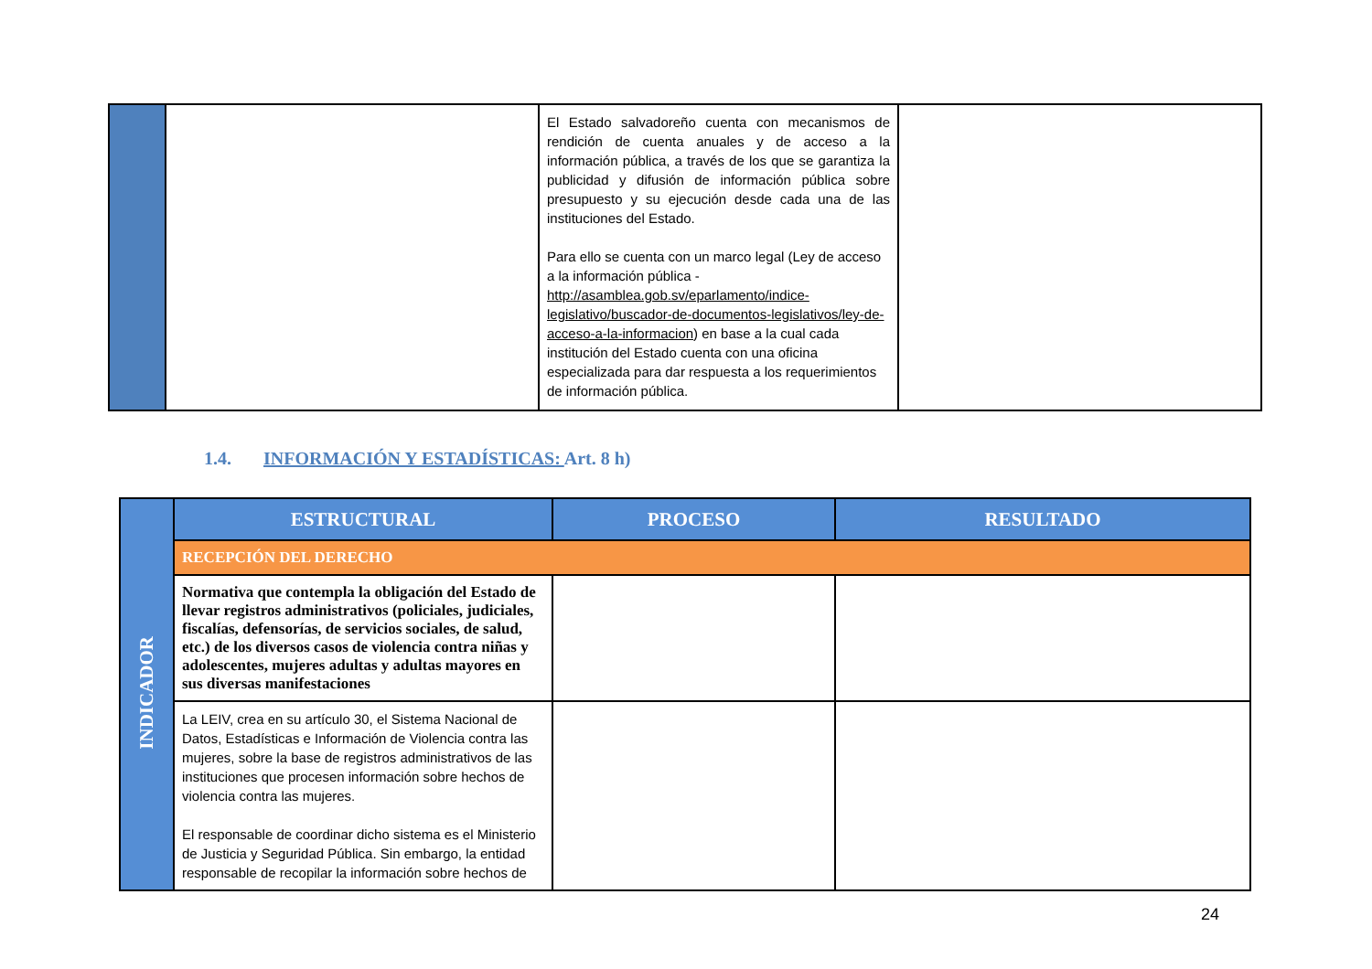| | | El Estado salvadoreño cuenta con mecanismos de rendición de cuenta anuales y de acceso a la información pública, a través de los que se garantiza la publicidad y difusión de información pública sobre presupuesto y su ejecución desde cada una de las instituciones del Estado. Para ello se cuenta con un marco legal (Ley de acceso a la información pública - http://asamblea.gob.sv/eparlamento/indice-legislativo/buscador-de-documentos-legislativos/ley-de-acceso-a-la-informacion ) en base a la cual cada institución del Estado cuenta con una oficina especializada para dar respuesta a los requerimientos de información pública. | |
1.4. INFORMACIÓN Y ESTADÍSTICAS: Art. 8 h)
| INDICADOR | ESTRUCTURAL | PROCESO | RESULTADO |
| | RECEPCIÓN DEL DERECHO | | |
| | Normativa que contempla la obligación del Estado de llevar registros administrativos (policiales, judiciales, fiscalías, defensorías, de servicios sociales, de salud, etc.) de los diversos casos de violencia contra niñas y adolescentes, mujeres adultas y adultas mayores en sus diversas manifestaciones | | |
| | La LEIV, crea en su artículo 30, el Sistema Nacional de Datos, Estadísticas e Información de Violencia contra las mujeres, sobre la base de registros administrativos de las instituciones que procesen información sobre hechos de violencia contra las mujeres. El responsable de coordinar dicho sistema es el Ministerio de Justicia y Seguridad Pública. Sin embargo, la entidad responsable de recopilar la información sobre hechos de | | |
24